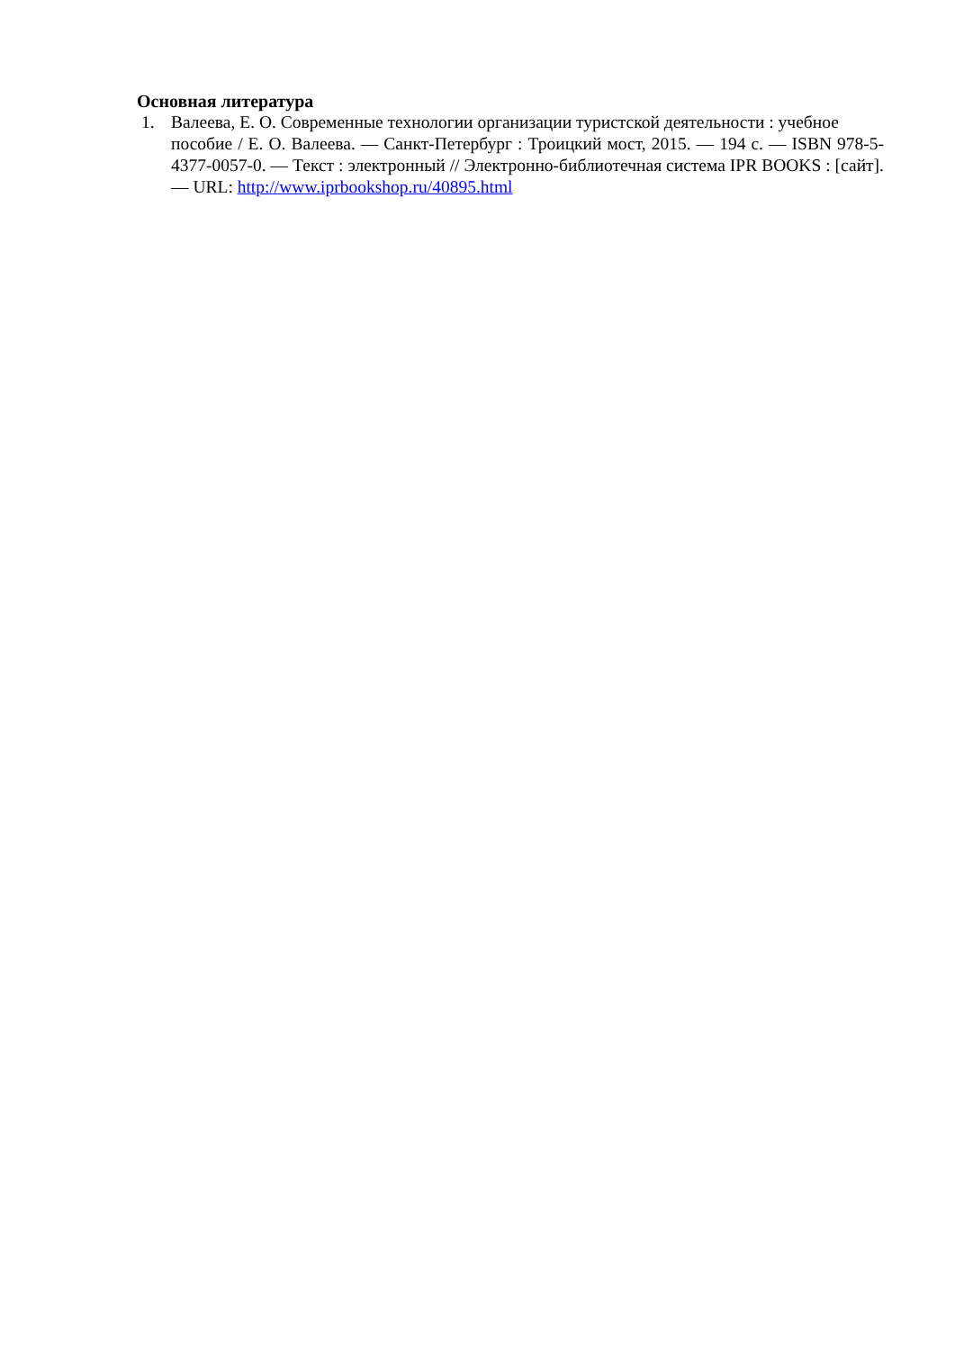Основная литература
1. Валеева, Е. О. Современные технологии организации туристской деятельности : учебное
пособие / Е. О. Валеева. — Санкт-Петербург : Троицкий мост, 2015. — 194 с. — ISBN 978-5-4377-0057-0. — Текст : электронный // Электронно-библиотечная система IPR BOOKS : [сайт]. — URL: http://www.iprbookshop.ru/40895.html